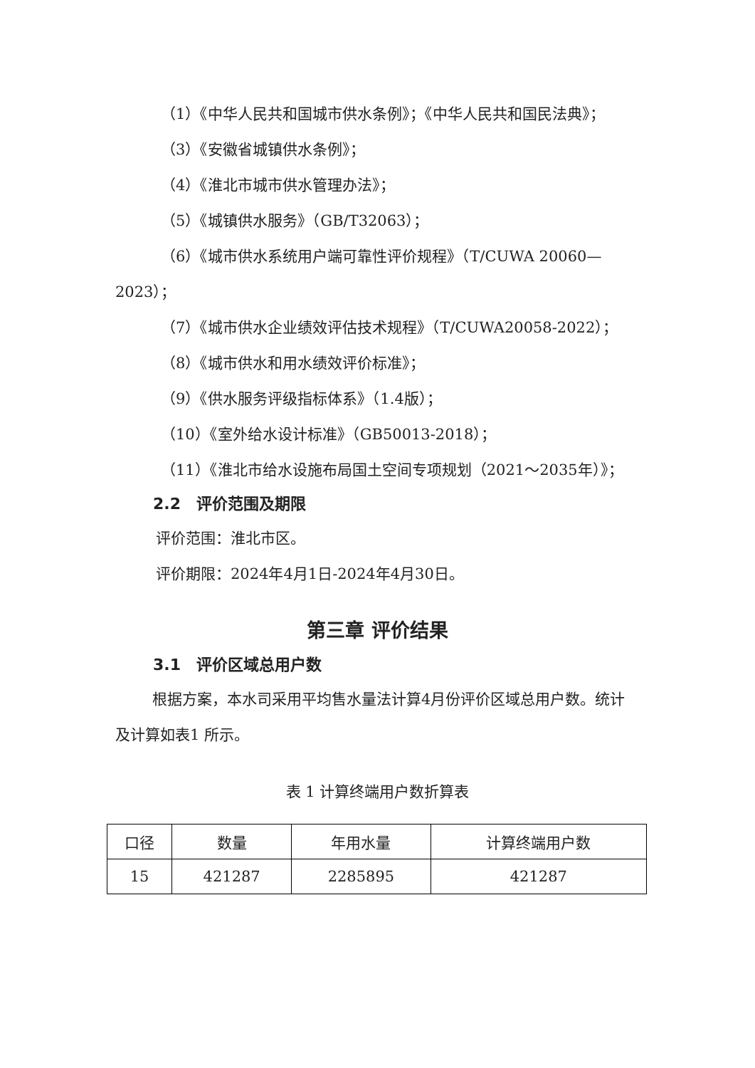（1）《中华人民共和国城市供水条例》；《中华人民共和国民法典》；
（3）《安徽省城镇供水条例》；
（4）《淮北市城市供水管理办法》；
（5）《城镇供水服务》（GB/T32063）；
（6）《城市供水系统用户端可靠性评价规程》（T/CUWA 20060—2023）；
（7）《城市供水企业绩效评估技术规程》（T/CUWA20058-2022）；
（8）《城市供水和用水绩效评价标准》；
（9）《供水服务评级指标体系》（1.4版）；
（10）《室外给水设计标准》（GB50013-2018）；
（11）《淮北市给水设施布局国土空间专项规划（2021～2035年）》；
2.2　评价范围及期限
评价范围：淮北市区。
评价期限：2024年4月1日-2024年4月30日。
第三章 评价结果
3.1　评价区域总用户数
根据方案，本水司采用平均售水量法计算4月份评价区域总用户数。统计及计算如表1 所示。
表 1 计算终端用户数折算表
| 口径 | 数量 | 年用水量 | 计算终端用户数 |
| --- | --- | --- | --- |
| 15 | 421287 | 2285895 | 421287 |